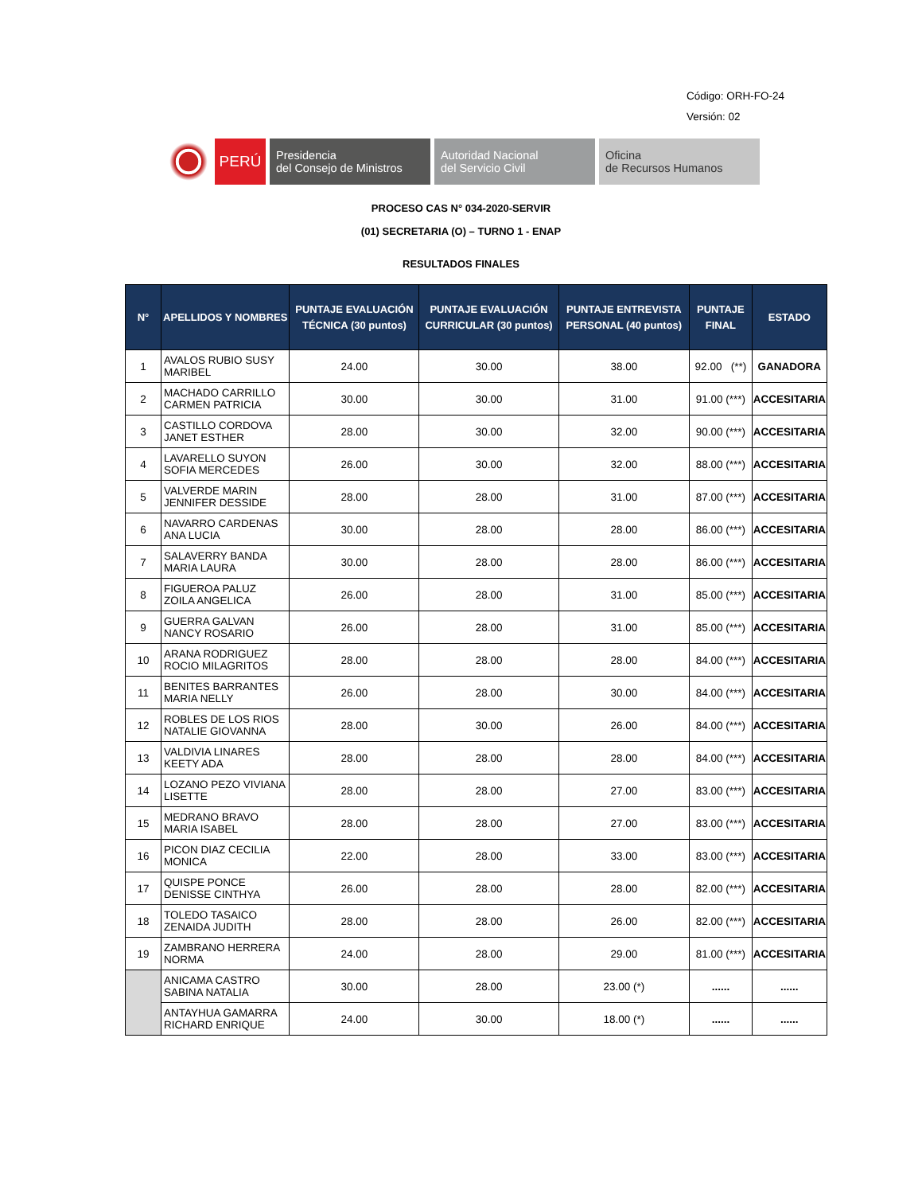Código: ORH-FO-24
Versión: 02
PERÚ
Presidencia
del Consejo de Ministros
Autoridad Nacional
del Servicio Civil
Oficina
de Recursos Humanos
PROCESO CAS N° 034-2020-SERVIR
(01) SECRETARIA (O) – TURNO 1 - ENAP
RESULTADOS FINALES
| N° | APELLIDOS Y NOMBRES | PUNTAJE EVALUACIÓN TÉCNICA (30 puntos) | PUNTAJE EVALUACIÓN CURRICULAR (30 puntos) | PUNTAJE ENTREVISTA PERSONAL (40 puntos) | PUNTAJE FINAL | ESTADO |
| --- | --- | --- | --- | --- | --- | --- |
| 1 | AVALOS RUBIO SUSY MARIBEL | 24.00 | 30.00 | 38.00 | 92.00 (**) | GANADORA |
| 2 | MACHADO CARRILLO CARMEN PATRICIA | 30.00 | 30.00 | 31.00 | 91.00 (***) | ACCESITARIA |
| 3 | CASTILLO CORDOVA JANET ESTHER | 28.00 | 30.00 | 32.00 | 90.00 (***) | ACCESITARIA |
| 4 | LAVARELLO SUYON SOFIA MERCEDES | 26.00 | 30.00 | 32.00 | 88.00 (***) | ACCESITARIA |
| 5 | VALVERDE MARIN JENNIFER DESSIDE | 28.00 | 28.00 | 31.00 | 87.00 (***) | ACCESITARIA |
| 6 | NAVARRO CARDENAS ANA LUCIA | 30.00 | 28.00 | 28.00 | 86.00 (***) | ACCESITARIA |
| 7 | SALAVERRY BANDA MARIA LAURA | 30.00 | 28.00 | 28.00 | 86.00 (***) | ACCESITARIA |
| 8 | FIGUEROA PALUZ ZOILA ANGELICA | 26.00 | 28.00 | 31.00 | 85.00 (***) | ACCESITARIA |
| 9 | GUERRA GALVAN NANCY ROSARIO | 26.00 | 28.00 | 31.00 | 85.00 (***) | ACCESITARIA |
| 10 | ARANA RODRIGUEZ ROCIO MILAGRITOS | 28.00 | 28.00 | 28.00 | 84.00 (***) | ACCESITARIA |
| 11 | BENITES BARRANTES MARIA NELLY | 26.00 | 28.00 | 30.00 | 84.00 (***) | ACCESITARIA |
| 12 | ROBLES DE LOS RIOS NATALIE GIOVANNA | 28.00 | 30.00 | 26.00 | 84.00 (***) | ACCESITARIA |
| 13 | VALDIVIA LINARES KEETY ADA | 28.00 | 28.00 | 28.00 | 84.00 (***) | ACCESITARIA |
| 14 | LOZANO PEZO VIVIANA LISETTE | 28.00 | 28.00 | 27.00 | 83.00 (***) | ACCESITARIA |
| 15 | MEDRANO BRAVO MARIA ISABEL | 28.00 | 28.00 | 27.00 | 83.00 (***) | ACCESITARIA |
| 16 | PICON DIAZ CECILIA MONICA | 22.00 | 28.00 | 33.00 | 83.00 (***) | ACCESITARIA |
| 17 | QUISPE PONCE DENISSE CINTHYA | 26.00 | 28.00 | 28.00 | 82.00 (***) | ACCESITARIA |
| 18 | TOLEDO TASAICO ZENAIDA JUDITH | 28.00 | 28.00 | 26.00 | 82.00 (***) | ACCESITARIA |
| 19 | ZAMBRANO HERRERA NORMA | 24.00 | 28.00 | 29.00 | 81.00 (***) | ACCESITARIA |
| | ANICAMA CASTRO SABINA NATALIA | 30.00 | 28.00 | 23.00 (*) | ...... | ...... |
| | ANTAYHUA GAMARRA RICHARD ENRIQUE | 24.00 | 30.00 | 18.00 (*) | ...... | ...... |